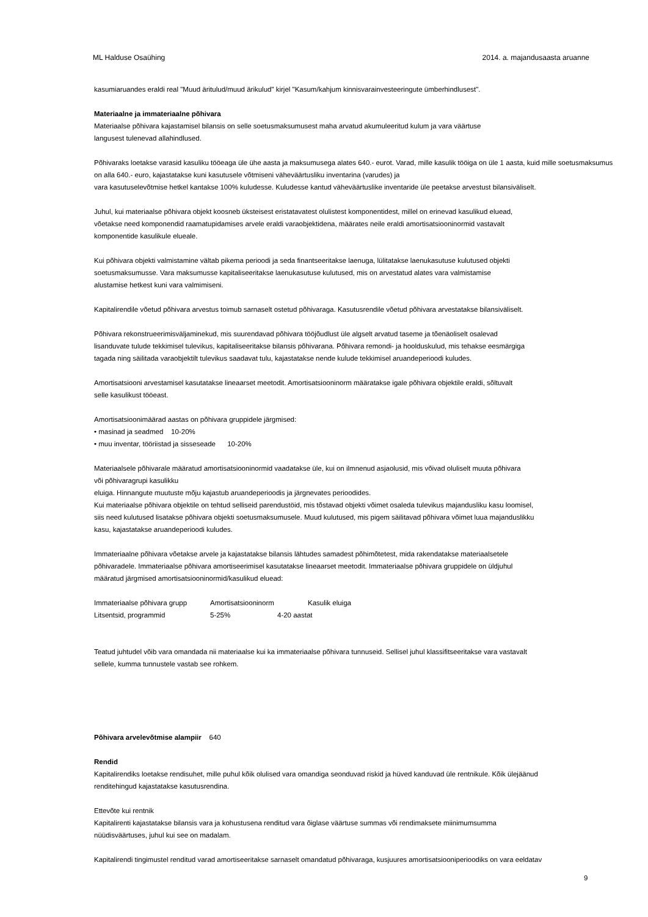ML Halduse Osaühing 2014. a. majandusaasta aruanne
kasumiaruandes eraldi real "Muud äritulud/muud ärikulud" kirjel "Kasum/kahjum kinnisvarainvesteeringute ümberhindlusest".
Materiaalne ja immateriaalne põhivara
Materiaalse põhivara kajastamisel bilansis on selle soetusmaksumusest maha arvatud akumuleeritud kulum ja vara väärtuse
langusest tulenevad allahindlused.
Põhivaraks loetakse varasid kasuliku tööeaga üle ühe aasta ja maksumusega alates 640.- eurot. Varad, mille kasulik tööiga on üle 1 aasta, kuid mille soetusmaksumus on alla 640.- euro, kajastatakse kuni kasutusele võtmiseni väheväärtusliku inventarina (varudes) ja
vara kasutuselevõtmise hetkel kantakse 100% kuludesse. Kuludesse kantud väheväärtuslike inventaride üle peetakse arvestust bilansiväliselt.
Juhul, kui materiaalse põhivara objekt koosneb üksteisest eristatavatest olulistest komponentidest, millel on erinevad kasulikud eluead,
võetakse need komponendid raamatupidamises arvele eraldi varaobjektidena, määrates neile eraldi amortisatsiooninormid vastavalt
komponentide kasulikule elueale.
Kui põhivara objekti valmistamine vältab pikema perioodi ja seda finantseeritakse laenuga, lülitatakse laenukasutuse kulutused objekti
soetusmaksumusse. Vara maksumusse kapitaliseeritakse laenukasutuse kulutused, mis on arvestatud alates vara valmistamise
alustamise hetkest kuni vara valmimiseni.
Kapitalirendile võetud põhivara arvestus toimub sarnaselt ostetud põhivaraga. Kasutusrendile võetud põhivara arvestatakse bilansiväliselt.
Põhivara rekonstrueerimisväljaminekud, mis suurendavad põhivara tööjõudlust üle algselt arvatud taseme ja tõenäoliselt osalevad
lisanduvate tulude tekkimisel tulevikus, kapitaliseeritakse bilansis põhivarana. Põhivara remondi- ja hoolduskulud, mis tehakse eesmärgiga
tagada ning säilitada varaobjektilt tulevikus saadavat tulu, kajastatakse nende kulude tekkimisel aruandeperioodi kuludes.
Amortisatsiooni arvestamisel kasutatakse lineaarset meetodit. Amortisatsiooninorm määratakse igale põhivara objektile eraldi, sõltuvalt
selle kasulikust tööeast.
Amortisatsioonimäärad aastas on põhivara gruppidele järgmised:
• masinad ja seadmed 10-20%
• muu inventar, tööriistad ja sisseseade 10-20%
Materiaalsele põhivarale määratud amortisatsiooninormid vaadatakse üle, kui on ilmnenud asjaolusid, mis võivad oluliselt muuta põhivara
või põhivaragrupi kasulikku
eluiga. Hinnangute muutuste mõju kajastub aruandeperioodis ja järgnevates perioodides.
Kui materiaalse põhivara objektile on tehtud selliseid parendustöid, mis tõstavad objekti võimet osaleda tulevikus majandusliku kasu loomisel,
siis need kulutused lisatakse põhivara objekti soetusmaksumusele. Muud kulutused, mis pigem säilitavad põhivara võimet luua majanduslikku
kasu, kajastatakse aruandeperioodi kuludes.
Immateriaalne põhivara võetakse arvele ja kajastatakse bilansis lähtudes samadest põhimõtetest, mida rakendatakse materiaalsetele
põhivaradele. Immateriaalse põhivara amortiseerimisel kasutatakse lineaarset meetodit. Immateriaalse põhivara gruppidele on üldjuhul
määratud järgmised amortisatsiooninormid/kasulikud eluead:
| Immateriaalse põhivara grupp | Amortisatsiooninorm | Kasulik eluiga |
| Litsentsid, programmid | 5-25% | 4-20 aastat |
Teatud juhtudel võib vara omandada nii materiaalse kui ka immateriaalse põhivara tunnuseid. Sellisel juhul klassifitseeritakse vara vastavalt
sellele, kumma tunnustele vastab see rohkem.
Põhivara arvelevõtmise alampiir 640
Rendid
Kapitalirendiks loetakse rendisuhet, mille puhul kõik olulised vara omandiga seonduvad riskid ja hüved kanduvad üle rentnikule. Kõik ülejäänud
renditehingud kajastatakse kasutusrendina.
Ettevõte kui rentnik
Kapitalirenti kajastatakse bilansis vara ja kohustusena renditud vara õiglase väärtuse summas või rendimaksete miinimumsumma
nüüdisväärtuses, juhul kui see on madalam.
Kapitalirendi tingimustel renditud varad amortiseeritakse sarnaselt omandatud põhivaraga, kusjuures amortisatsiooniperioodiks on vara eeldatav
9